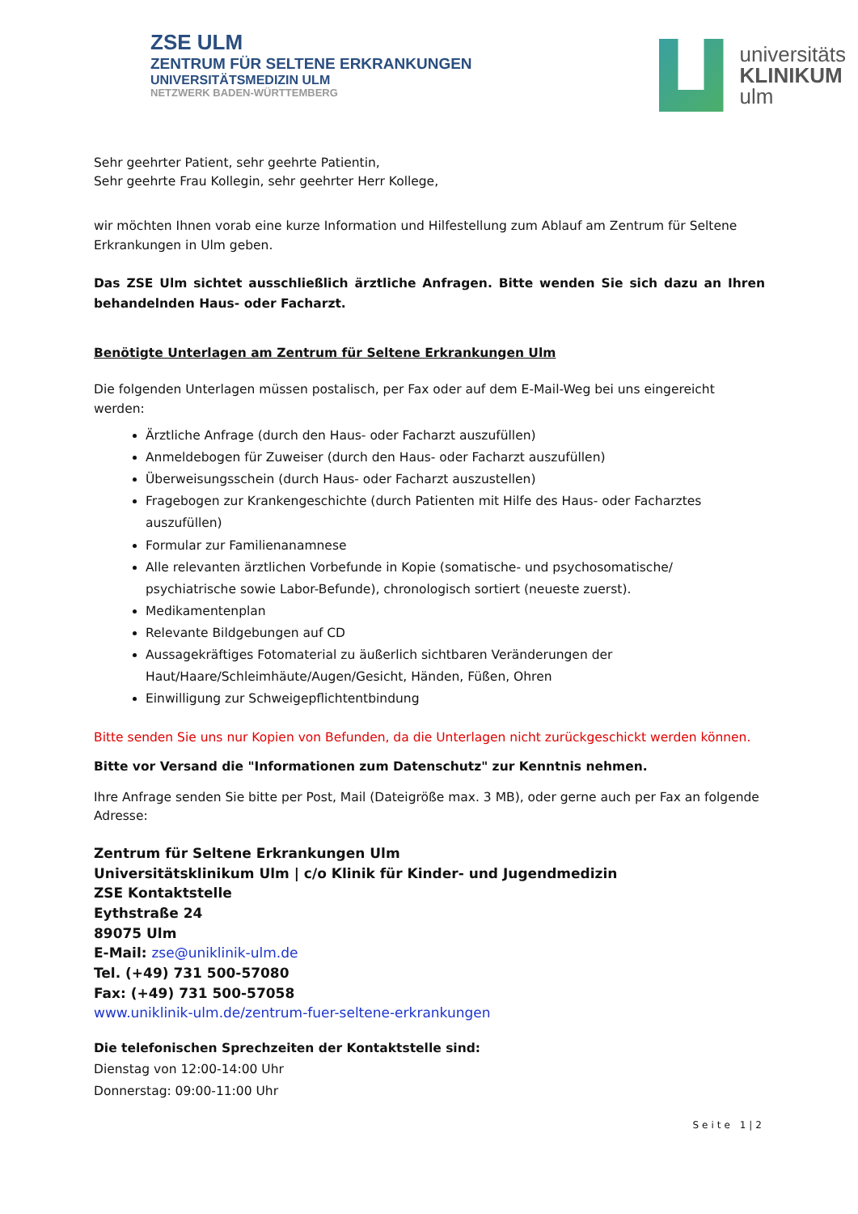ZSE ULM
ZENTRUM FÜR SELTENE ERKRANKUNGEN
UNIVERSITÄTSMEDIZIN ULM
NETZWERK BADEN-WÜRTTEMBERG
universitäts
KLINIKUM
ulm
Sehr geehrter Patient, sehr geehrte Patientin,
Sehr geehrte Frau Kollegin, sehr geehrter Herr Kollege,
wir möchten Ihnen vorab eine kurze Information und Hilfestellung zum Ablauf am Zentrum für Seltene Erkrankungen in Ulm geben.
Das ZSE Ulm sichtet ausschließlich ärztliche Anfragen. Bitte wenden Sie sich dazu an Ihren behandelnden Haus- oder Facharzt.
Benötigte Unterlagen am Zentrum für Seltene Erkrankungen Ulm
Die folgenden Unterlagen müssen postalisch, per Fax oder auf dem E-Mail-Weg bei uns eingereicht werden:
Ärztliche Anfrage (durch den Haus- oder Facharzt auszufüllen)
Anmeldebogen für Zuweiser (durch den Haus- oder Facharzt auszufüllen)
Überweisungsschein (durch Haus- oder Facharzt auszustellen)
Fragebogen zur Krankengeschichte (durch Patienten mit Hilfe des Haus- oder Facharztes auszufüllen)
Formular zur Familienanamnese
Alle relevanten ärztlichen Vorbefunde in Kopie (somatische- und psychosomatische/ psychiatrische sowie Labor-Befunde), chronologisch sortiert (neueste zuerst).
Medikamentenplan
Relevante Bildgebungen auf CD
Aussagekräftiges Fotomaterial zu äußerlich sichtbaren Veränderungen der Haut/Haare/Schleimhäute/Augen/Gesicht, Händen, Füßen, Ohren
Einwilligung zur Schweigepflichtentbindung
Bitte senden Sie uns nur Kopien von Befunden, da die Unterlagen nicht zurückgeschickt werden können.
Bitte vor Versand die "Informationen zum Datenschutz" zur Kenntnis nehmen.
Ihre Anfrage senden Sie bitte per Post, Mail (Dateigröße max. 3 MB), oder gerne auch per Fax an folgende Adresse:
Zentrum für Seltene Erkrankungen Ulm
Universitätsklinikum Ulm | c/o Klinik für Kinder- und Jugendmedizin
ZSE Kontaktstelle
Eythstraße 24
89075 Ulm
E-Mail: zse@uniklinik-ulm.de
Tel. (+49) 731 500-57080
Fax: (+49) 731 500-57058
www.uniklinik-ulm.de/zentrum-fuer-seltene-erkrankungen
Die telefonischen Sprechzeiten der Kontaktstelle sind:
Dienstag von 12:00-14:00 Uhr
Donnerstag: 09:00-11:00 Uhr
Seite 1|2